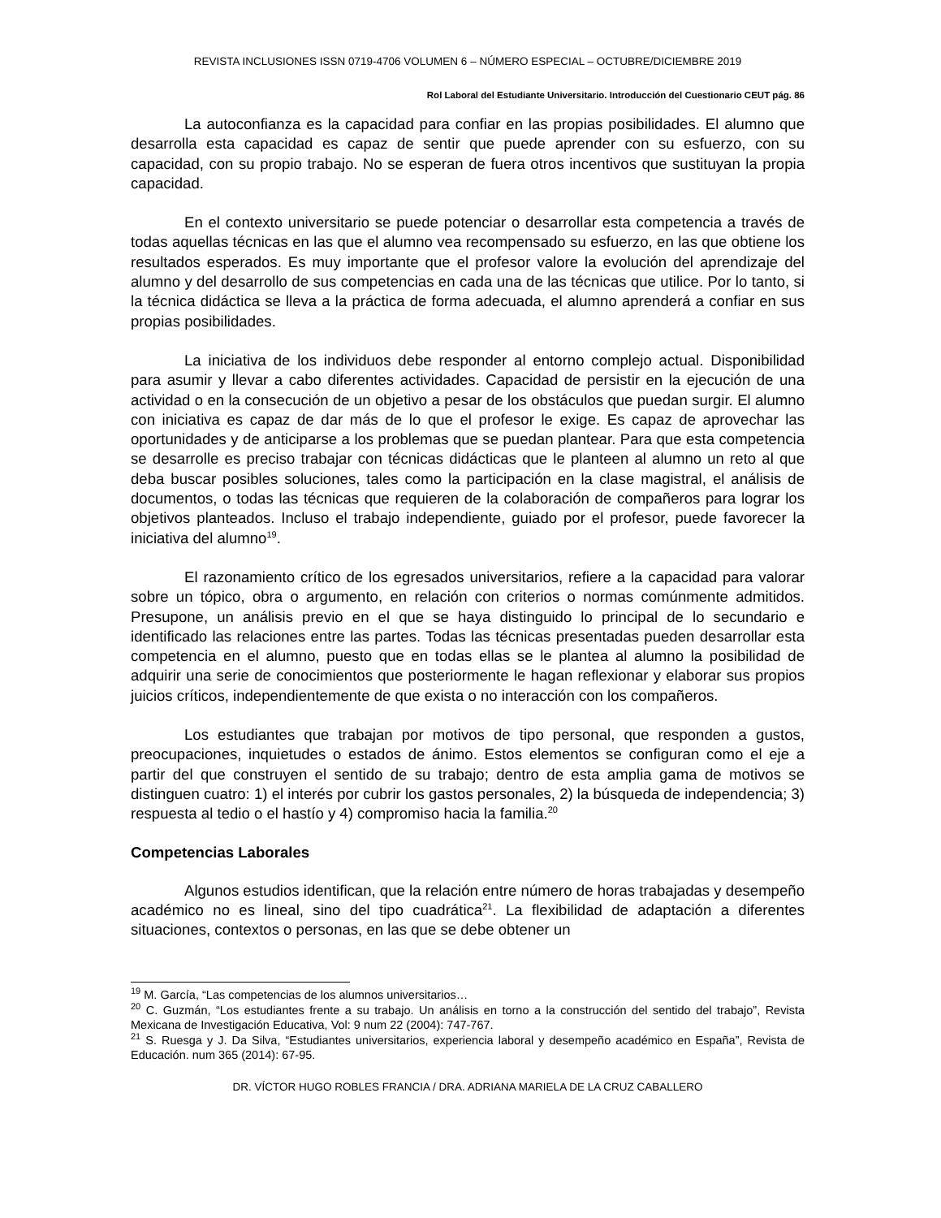REVISTA INCLUSIONES ISSN 0719-4706 VOLUMEN 6 – NÚMERO ESPECIAL – OCTUBRE/DICIEMBRE 2019
Rol Laboral del Estudiante Universitario. Introducción del Cuestionario CEUT pág. 86
La autoconfianza es la capacidad para confiar en las propias posibilidades. El alumno que desarrolla esta capacidad es capaz de sentir que puede aprender con su esfuerzo, con su capacidad, con su propio trabajo. No se esperan de fuera otros incentivos que sustituyan la propia capacidad.
En el contexto universitario se puede potenciar o desarrollar esta competencia a través de todas aquellas técnicas en las que el alumno vea recompensado su esfuerzo, en las que obtiene los resultados esperados. Es muy importante que el profesor valore la evolución del aprendizaje del alumno y del desarrollo de sus competencias en cada una de las técnicas que utilice. Por lo tanto, si la técnica didáctica se lleva a la práctica de forma adecuada, el alumno aprenderá a confiar en sus propias posibilidades.
La iniciativa de los individuos debe responder al entorno complejo actual. Disponibilidad para asumir y llevar a cabo diferentes actividades. Capacidad de persistir en la ejecución de una actividad o en la consecución de un objetivo a pesar de los obstáculos que puedan surgir. El alumno con iniciativa es capaz de dar más de lo que el profesor le exige. Es capaz de aprovechar las oportunidades y de anticiparse a los problemas que se puedan plantear. Para que esta competencia se desarrolle es preciso trabajar con técnicas didácticas que le planteen al alumno un reto al que deba buscar posibles soluciones, tales como la participación en la clase magistral, el análisis de documentos, o todas las técnicas que requieren de la colaboración de compañeros para lograr los objetivos planteados. Incluso el trabajo independiente, guiado por el profesor, puede favorecer la iniciativa del alumno<sup>19</sup>.
El razonamiento crítico de los egresados universitarios, refiere a la capacidad para valorar sobre un tópico, obra o argumento, en relación con criterios o normas comúnmente admitidos. Presupone, un análisis previo en el que se haya distinguido lo principal de lo secundario e identificado las relaciones entre las partes. Todas las técnicas presentadas pueden desarrollar esta competencia en el alumno, puesto que en todas ellas se le plantea al alumno la posibilidad de adquirir una serie de conocimientos que posteriormente le hagan reflexionar y elaborar sus propios juicios críticos, independientemente de que exista o no interacción con los compañeros.
Los estudiantes que trabajan por motivos de tipo personal, que responden a gustos, preocupaciones, inquietudes o estados de ánimo. Estos elementos se configuran como el eje a partir del que construyen el sentido de su trabajo; dentro de esta amplia gama de motivos se distinguen cuatro: 1) el interés por cubrir los gastos personales, 2) la búsqueda de independencia; 3) respuesta al tedio o el hastío y 4) compromiso hacia la familia.<sup>20</sup>
Competencias Laborales
Algunos estudios identifican, que la relación entre número de horas trabajadas y desempeño académico no es lineal, sino del tipo cuadrática<sup>21</sup>. La flexibilidad de adaptación a diferentes situaciones, contextos o personas, en las que se debe obtener un
<sup>19</sup> M. García, “Las competencias de los alumnos universitarios…
<sup>20</sup> C. Guzmán, “Los estudiantes frente a su trabajo. Un análisis en torno a la construcción del sentido del trabajo”, Revista Mexicana de Investigación Educativa, Vol: 9 num 22 (2004): 747-767.
<sup>21</sup> S. Ruesga y J. Da Silva, “Estudiantes universitarios, experiencia laboral y desempeño académico en España”, Revista de Educación. num 365 (2014): 67-95.
DR. VÍCTOR HUGO ROBLES FRANCIA / DRA. ADRIANA MARIELA DE LA CRUZ CABALLERO